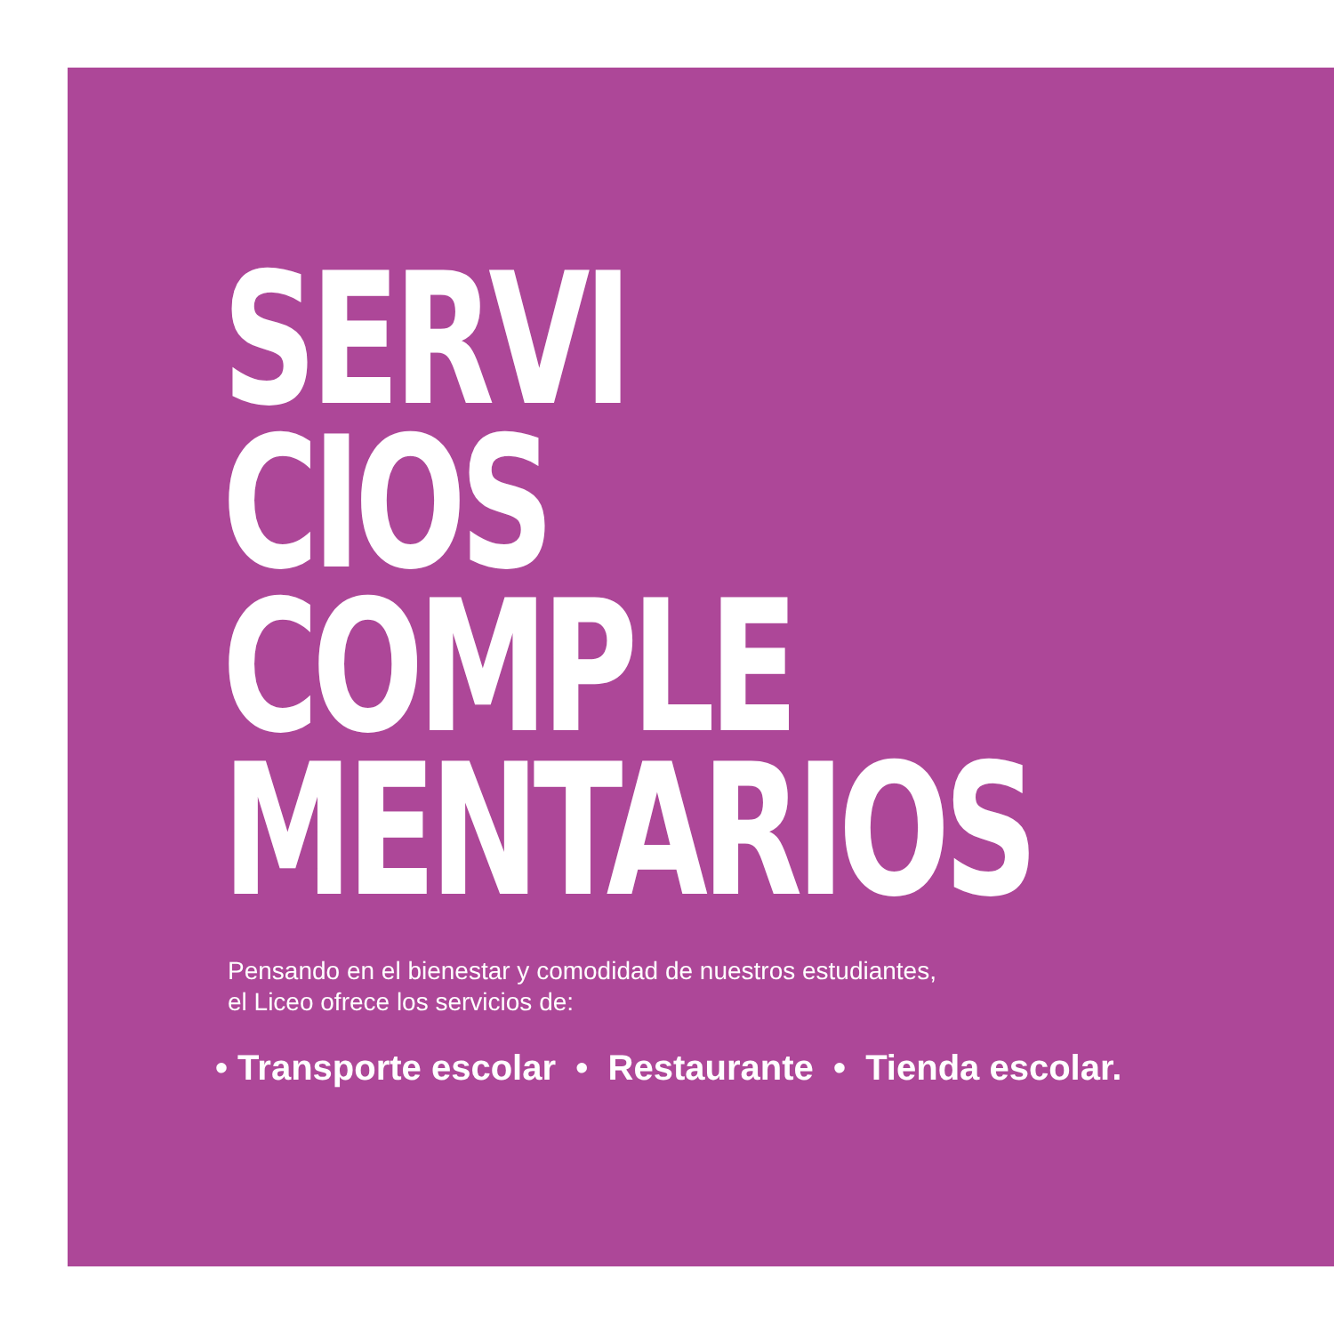SERVI
CIOS
COMPLE
MENTARIOS
Pensando en el bienestar y comodidad de nuestros estudiantes,
el Liceo ofrece los servicios de:
• Transporte escolar • Restaurante • Tienda escolar.